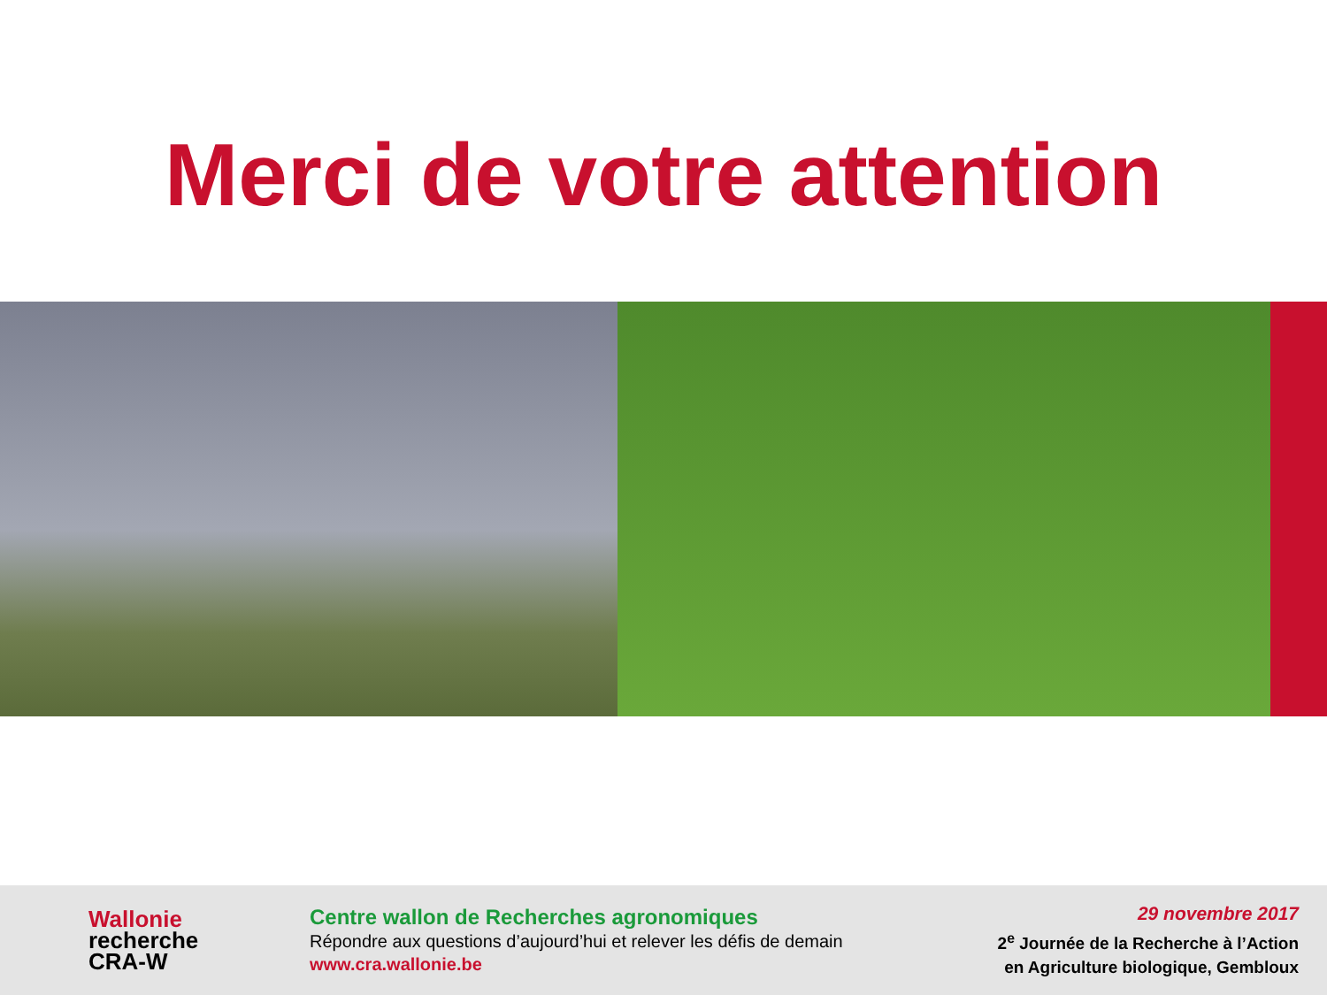Merci de votre attention
Wallonie
recherche
CRA-W
Centre wallon de Recherches agronomiques
Répondre aux questions d’aujourd’hui et relever les défis de demain
www.cra.wallonie.be
29 novembre 2017
2<sup>e</sup> Journée de la Recherche à l’Action
en Agriculture biologique, Gembloux